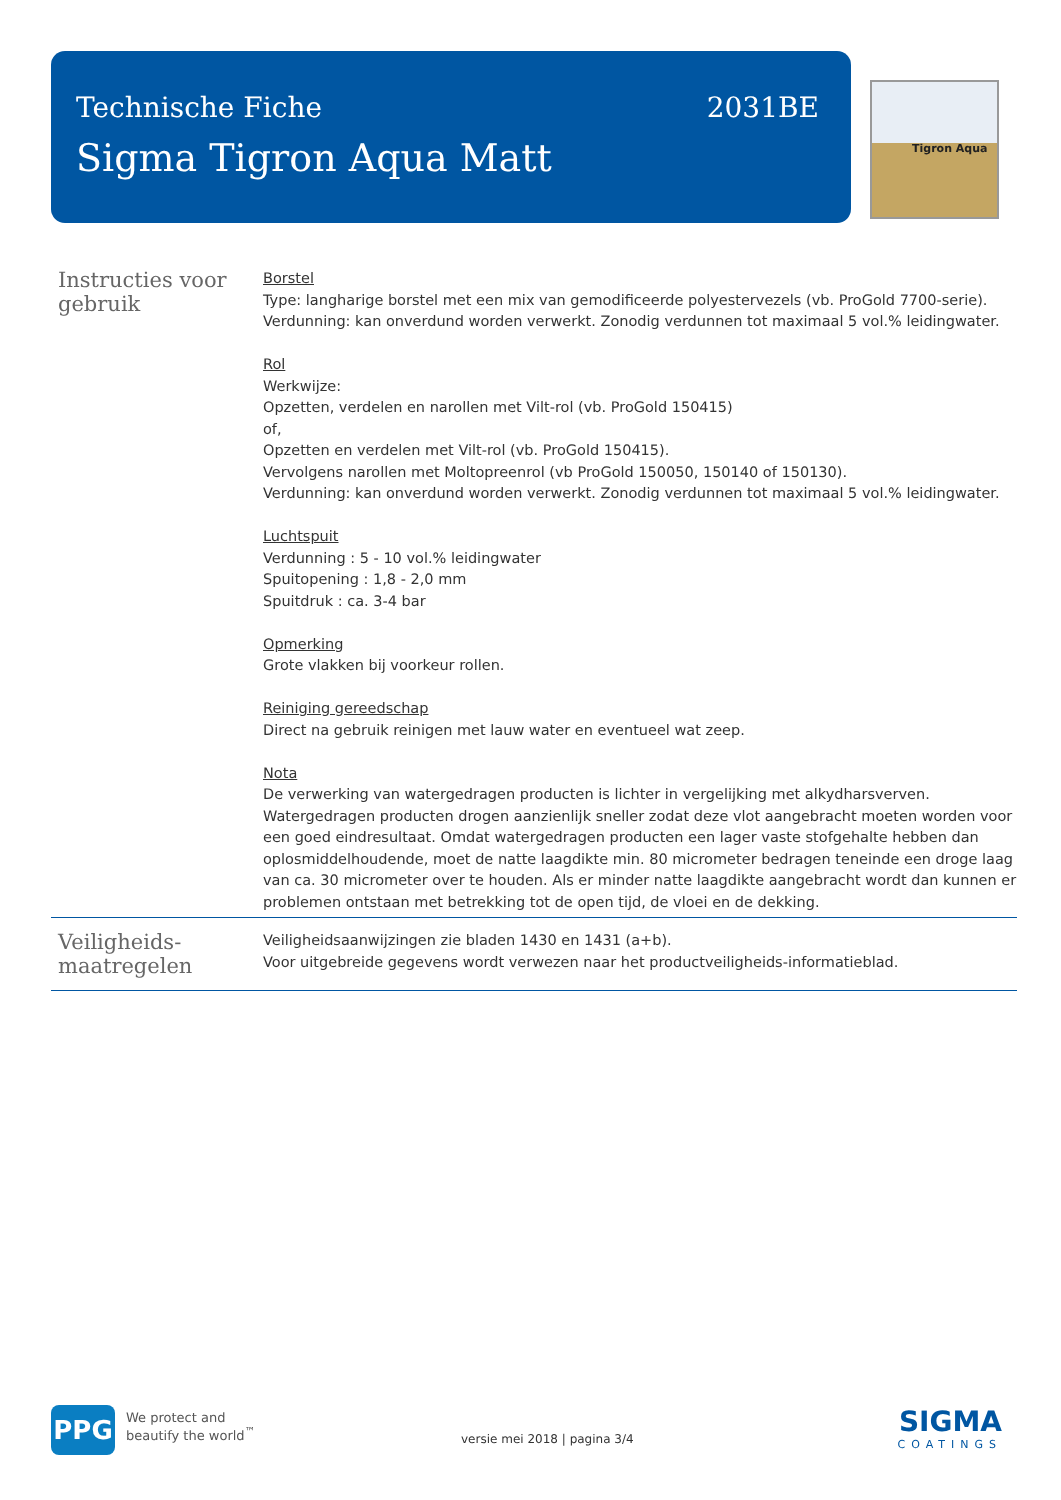Technische Fiche
Sigma Tigron Aqua Matt
2031BE
Tigron Aqua
Instructies voor gebruik
Borstel
Type: langharige borstel met een mix van gemodificeerde polyestervezels (vb. ProGold 7700-serie).
Verdunning: kan onverdund worden verwerkt. Zonodig verdunnen tot maximaal 5 vol.% leidingwater.
Rol
Werkwijze:
Opzetten, verdelen en narollen met Vilt-rol (vb. ProGold 150415)
of,
Opzetten en verdelen met Vilt-rol (vb. ProGold 150415).
Vervolgens narollen met Moltopreenrol (vb ProGold 150050, 150140 of 150130).
Verdunning: kan onverdund worden verwerkt. Zonodig verdunnen tot maximaal 5 vol.% leidingwater.
Luchtspuit
Verdunning : 5 - 10 vol.% leidingwater
Spuitopening : 1,8 - 2,0 mm
Spuitdruk : ca. 3-4 bar
Opmerking
Grote vlakken bij voorkeur rollen.
Reiniging gereedschap
Direct na gebruik reinigen met lauw water en eventueel wat zeep.
Nota
De verwerking van watergedragen producten is lichter in vergelijking met alkydharsverven. Watergedragen producten drogen aanzienlijk sneller zodat deze vlot aangebracht moeten worden voor een goed eindresultaat. Omdat watergedragen producten een lager vaste stofgehalte hebben dan oplosmiddelhoudende, moet de natte laagdikte min. 80 micrometer bedragen teneinde een droge laag van ca. 30 micrometer over te houden. Als er minder natte laagdikte aangebracht wordt dan kunnen er problemen ontstaan met betrekking tot de open tijd, de vloei en de dekking.
Veiligheids-
maatregelen
Veiligheidsaanwijzingen zie bladen 1430 en 1431 (a+b).
Voor uitgebreide gegevens wordt verwezen naar het productveiligheids-informatieblad.
PPG
We protect and
beautify the world<sup>™</sup>
versie mei 2018 | pagina 3/4
SIGMA
COATINGS